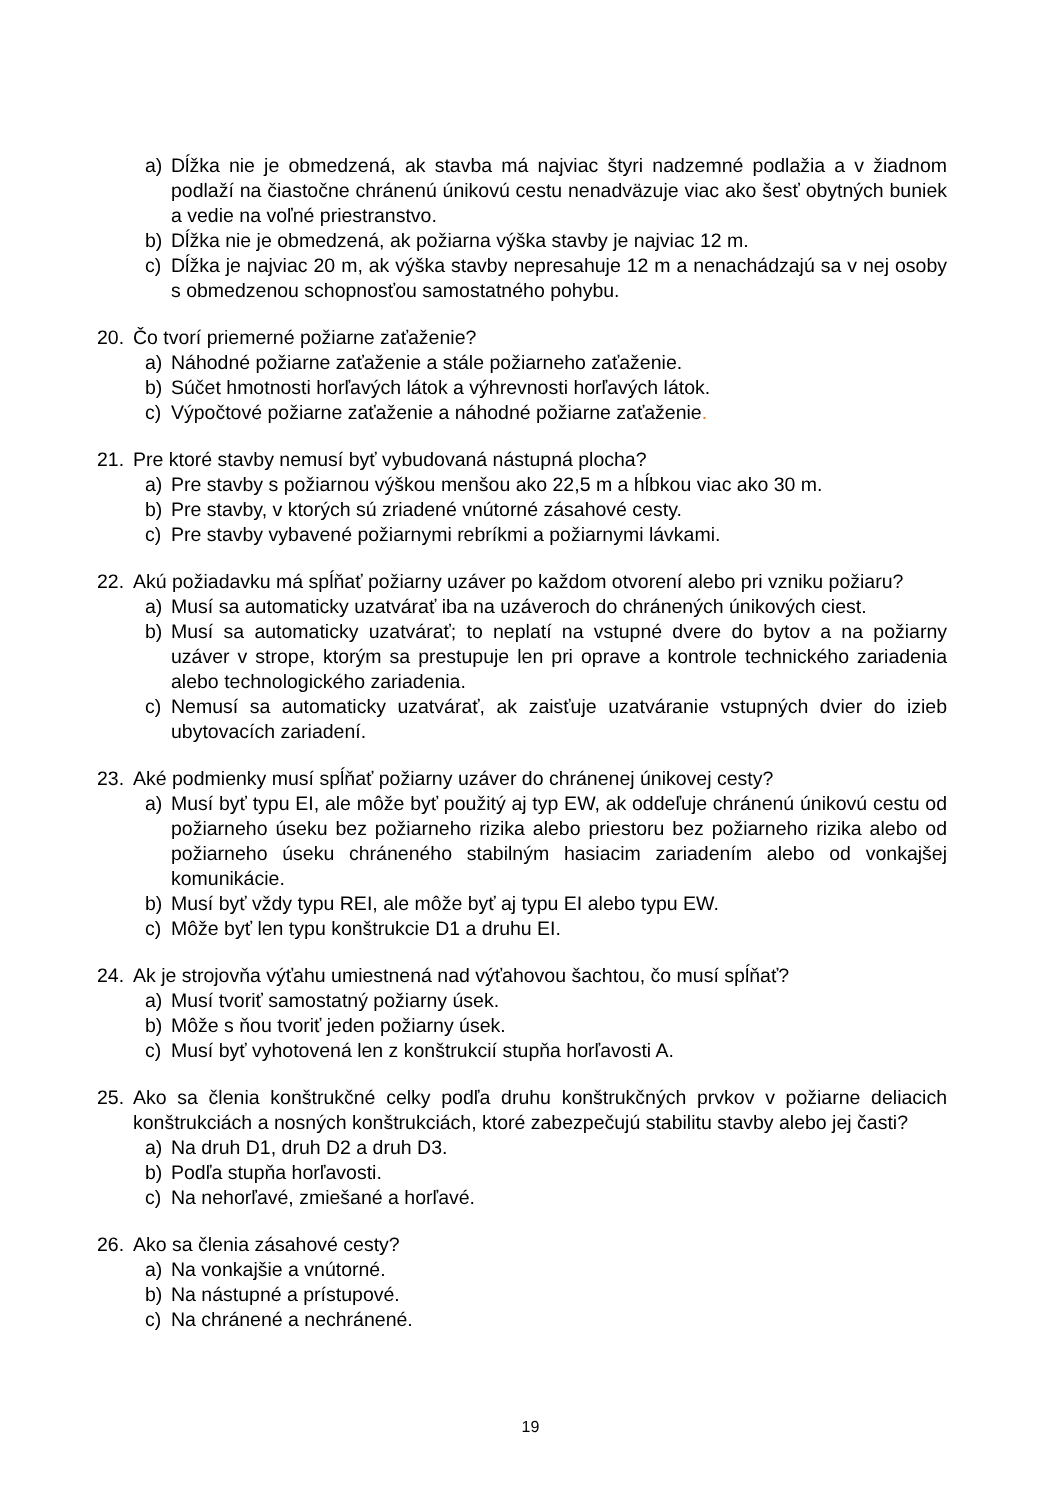a) Dĺžka nie je obmedzená, ak stavba má najviac štyri nadzemné podlažia a v žiadnom podlaží na čiastočne chránenú únikovú cestu nenadväzuje viac ako šesť obytných buniek a vedie na voľné priestranstvo.
b) Dĺžka nie je obmedzená, ak požiarna výška stavby je najviac 12 m.
c) Dĺžka je najviac 20 m, ak výška stavby nepresahuje 12 m a nenachádzajú sa v nej osoby s obmedzenou schopnosťou samostatného pohybu.
20. Čo tvorí priemerné požiarne zaťaženie?
a) Náhodné požiarne zaťaženie a stále požiarneho zaťaženie.
b) Súčet hmotnosti horľavých látok a výhrevnosti horľavých látok.
c) Výpočtové požiarne zaťaženie a náhodné požiarne zaťaženie.
21. Pre ktoré stavby nemusí byť vybudovaná nástupná plocha?
a) Pre stavby s požiarnou výškou menšou ako 22,5 m a hĺbkou viac ako 30 m.
b) Pre stavby, v ktorých sú zriadené vnútorné zásahové cesty.
c) Pre stavby vybavené požiarnymi rebríkmi a požiarnymi lávkami.
22. Akú požiadavku má spĺňať požiarny uzáver po každom otvorení alebo pri vzniku požiaru?
a) Musí sa automaticky uzatvárať iba na uzáveroch do chránených únikových ciest.
b) Musí sa automaticky uzatvárať; to neplatí na vstupné dvere do bytov a na požiarny uzáver v strope, ktorým sa prestupuje len pri oprave a kontrole technického zariadenia alebo technologického zariadenia.
c) Nemusí sa automaticky uzatvárať, ak zaisťuje uzatváranie vstupných dvier do izieb ubytovacích zariadení.
23. Aké podmienky musí spĺňať požiarny uzáver do chránenej únikovej cesty?
a) Musí byť typu EI, ale môže byť použitý aj typ EW, ak oddeľuje chránenú únikovú cestu od požiarneho úseku bez požiarneho rizika alebo priestoru bez požiarneho rizika alebo od požiarneho úseku chráneného stabilným hasiacim zariadením alebo od vonkajšej komunikácie.
b) Musí byť vždy typu REI, ale môže byť aj typu EI alebo typu EW.
c) Môže byť len typu konštrukcie D1 a druhu EI.
24. Ak je strojovňa výťahu umiestnená nad výťahovou šachtou, čo musí spĺňať?
a) Musí tvoriť samostatný požiarny úsek.
b) Môže s ňou tvoriť jeden požiarny úsek.
c) Musí byť vyhotovená len z konštrukcií stupňa horľavosti A.
25. Ako sa členia konštrukčné celky podľa druhu konštrukčných prvkov v požiarne deliacich konštrukciách a nosných konštrukciách, ktoré zabezpečujú stabilitu stavby alebo jej časti?
a) Na druh D1, druh D2 a druh D3.
b) Podľa stupňa horľavosti.
c) Na nehorľavé, zmiešané a horľavé.
26. Ako sa členia zásahové cesty?
a) Na vonkajšie a vnútorné.
b) Na nástupné a prístupové.
c) Na chránené a nechránené.
19